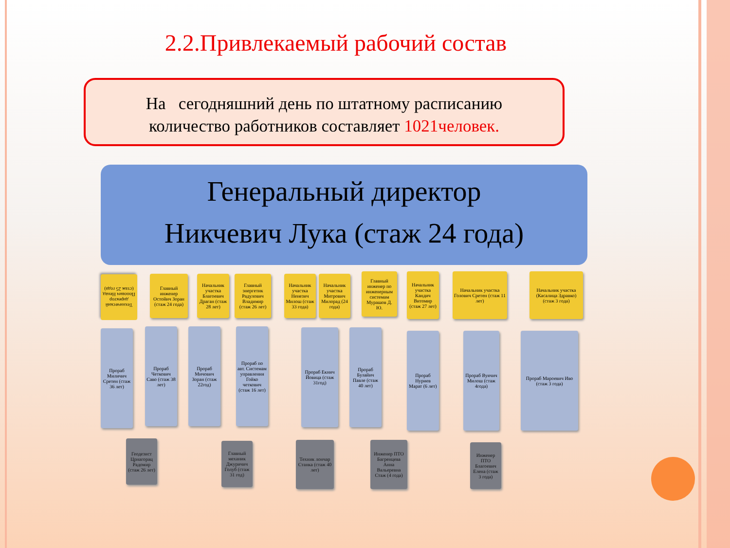2.2.Привлекаемый рабочий состав
На сегодняшний день по штатному расписанию
количество работников составляет 1021человек.
Генеральный директор
Никчевич Лука (стаж 24 года)
Технический директор Попович Ненад (стаж 25 года)
Главный инженер Остойич Зоран (стаж 24 года)
Начальник участка Благоевич Драган (стаж 28 лет)
Главный энергетик Радулович Владимир (стаж 26 лет)
Начальник участка Ненезич Милош (стаж 33 года)
Начальник участка Митрович Милорад (24 года)
Главный инженер по инженерным системам Мурашов Д. Ю.
Начальник участка Кандич Витомир (стаж 27 лет)
Начальник участка Голович Сретен (стаж 11 лет)
Начальник участка (Касалица Здравко) (стаж 3 года)
Прораб Миличич Сретен (стаж 36 лет)
Прораб Четкович Саво (стаж 38 лет)
Прораб Мичович Зоран (стаж 22год)
Прораб по авт. Системам управления Гойко четкович (стаж 16 лет)
Прораб Екнич Йовица (стаж 31год)
Прораб Булайич Павле (стаж 40 лет)
Прораб Нуриев Марат (6 лет)
Прораб Вуячич Милош (стаж 4года)
Прораб Мароевич Иво (стаж 3 года)
Геодезист Црнагорац Радомир (стаж 26 лет)
Главный механик Джуричич Голуб (стаж 31 год)
Техник лончар Станка (стаж 40 лет)
Инженер ПТО Багренцева Анна Вальеревна Стаж (4 года)
Инженер ПТО Благоевич Елена (стаж 3 года)